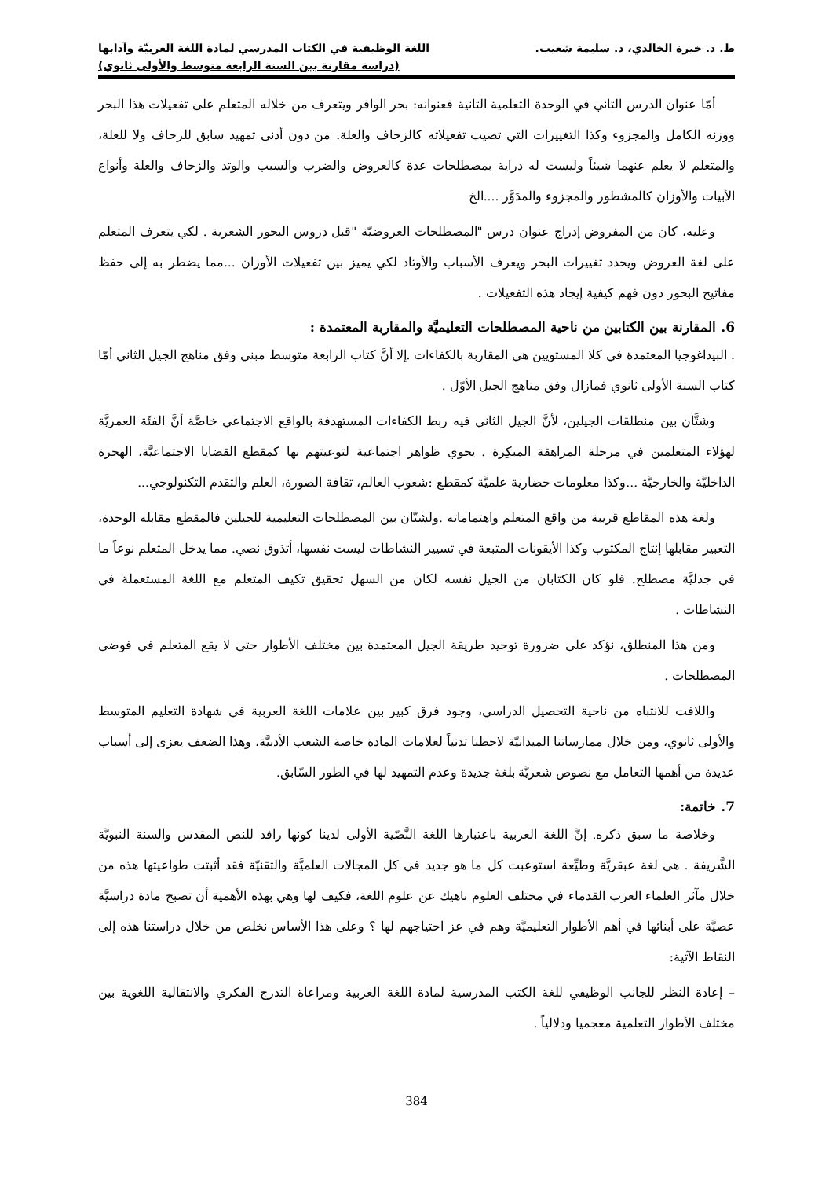ط. د. خيرة الخالدي، د. سليمة شعيب. اللغة الوظيفية في الكتاب المدرسي لمادة اللغة العربيّة وآدابها
(دراسة مقارنة بين السنة الرابعة متوسط والأولى ثانوي)
أمّا عنوان الدرس الثاني في الوحدة التعلمية الثانية فعنوانه: بحر الوافر ويتعرف من خلاله المتعلم على تفعيلات هذا البحر ووزنه الكامل والمجزوء وكذا التغييرات التي تصيب تفعيلاته كالزحاف والعلة. من دون أدنى تمهيد سابق للزحاف ولا للعلة، والمتعلم لا يعلم عنهما شيئاً وليست له دراية بمصطلحات عدة كالعروض والضرب والسبب والوتد والزحاف والعلة وأنواع الأبيات والأوزان كالمشطور والمجزوء والمدَوَّر ....الخ
وعليه، كان من المفروض إدراج عنوان درس "المصطلحات العروضيّة "قبل دروس البحور الشعرية . لكي يتعرف المتعلم على لغة العروض ويحدد تغييرات البحر ويعرف الأسباب والأوتاد لكي يميز بين تفعيلات الأوزان ...مما يضطر به إلى حفظ مفاتيح البحور دون فهم كيفية إيجاد هذه التفعيلات .
6. المقارنة بين الكتابين من ناحية المصطلحات التعليميَّة والمقاربة المعتمدة :
. البيداغوجيا المعتمدة في كلا المستويين هي المقاربة بالكفاءات .إلا أنَّ كتاب الرابعة متوسط مبني وفق مناهج الجيل الثاني أمّا كتاب السنة الأولى ثانوي فمازال وفق مناهج الجيل الأوّل .
وشتَّان بين منطلقات الجيلين، لأنَّ الجيل الثاني فيه ربط الكفاءات المستهدفة بالواقع الاجتماعي خاصَّة أنَّ الفئَة العمريَّة لهؤلاء المتعلمين في مرحلة المراهقة المبكِرة . يحوي ظواهر اجتماعية لتوعيتهم بها كمقطع القضايا الاجتماعيَّة، الهجرة الداخليَّة والخارجيَّة ...وكذا معلومات حضارية علميَّة كمقطع :شعوب العالم، ثقافة الصورة، العلم والتقدم التكنولوجي...
ولغة هذه المقاطع قريبة من واقع المتعلم واهتماماته .ولشتّان بين المصطلحات التعليمية للجيلين فالمقطع مقابله الوحدة، التعبير مقابلها إنتاج المكتوب وكذا الأيقونات المتبعة في تسيير النشاطات ليست نفسها، أتذوق نصي. مما يدخل المتعلم نوعاً ما في جدليَّة مصطلح. فلو كان الكتابان من الجيل نفسه لكان من السهل تحقيق تكيف المتعلم مع اللغة المستعملة في النشاطات .
ومن هذا المنطلق، نؤكد على ضرورة توحيد طريقة الجيل المعتمدة بين مختلف الأطوار حتى لا يقع المتعلم في فوضى المصطلحات .
واللافت للانتباه من ناحية التحصيل الدراسي، وجود فرق كبير بين علامات اللغة العربية في شهادة التعليم المتوسط والأولى ثانوي، ومن خلال ممارساتنا الميدانيّة لاحظنا تدنياً لعلامات المادة خاصة الشعب الأدبيَّة، وهذا الضعف يعزى إلى أسباب عديدة من أهمها التعامل مع نصوص شعريَّة بلغة جديدة وعدم التمهيد لها في الطور السّابق.
7. خاتمة:
وخلاصة ما سبق ذكره. إنَّ اللغة العربية باعتبارها اللغة النَّصّية الأولى لدينا كونها رافد للنص المقدس والسنة النبويَّة الشَّريفة . هي لغة عبقريَّة وطيِّعة استوعبت كل ما هو جديد في كل المجالات العلميَّة والتقنيّة فقد أثبتت طواعيتها هذه من خلال مآثر العلماء العرب القدماء في مختلف العلوم ناهيك عن علوم اللغة، فكيف لها وهي بهذه الأهمية أن تصبح مادة دراسيَّة عصيَّة على أبنائها في أهم الأطوار التعليميَّة وهم في عز احتياجهم لها ؟ وعلى هذا الأساس نخلص من خلال دراستنا هذه إلى النقاط الآتية:
– إعادة النظر للجانب الوظيفي للغة الكتب المدرسية لمادة اللغة العربية ومراعاة التدرج الفكري والانتقالية اللغوية بين مختلف الأطوار التعلمية معجميا ودلالياً .
384